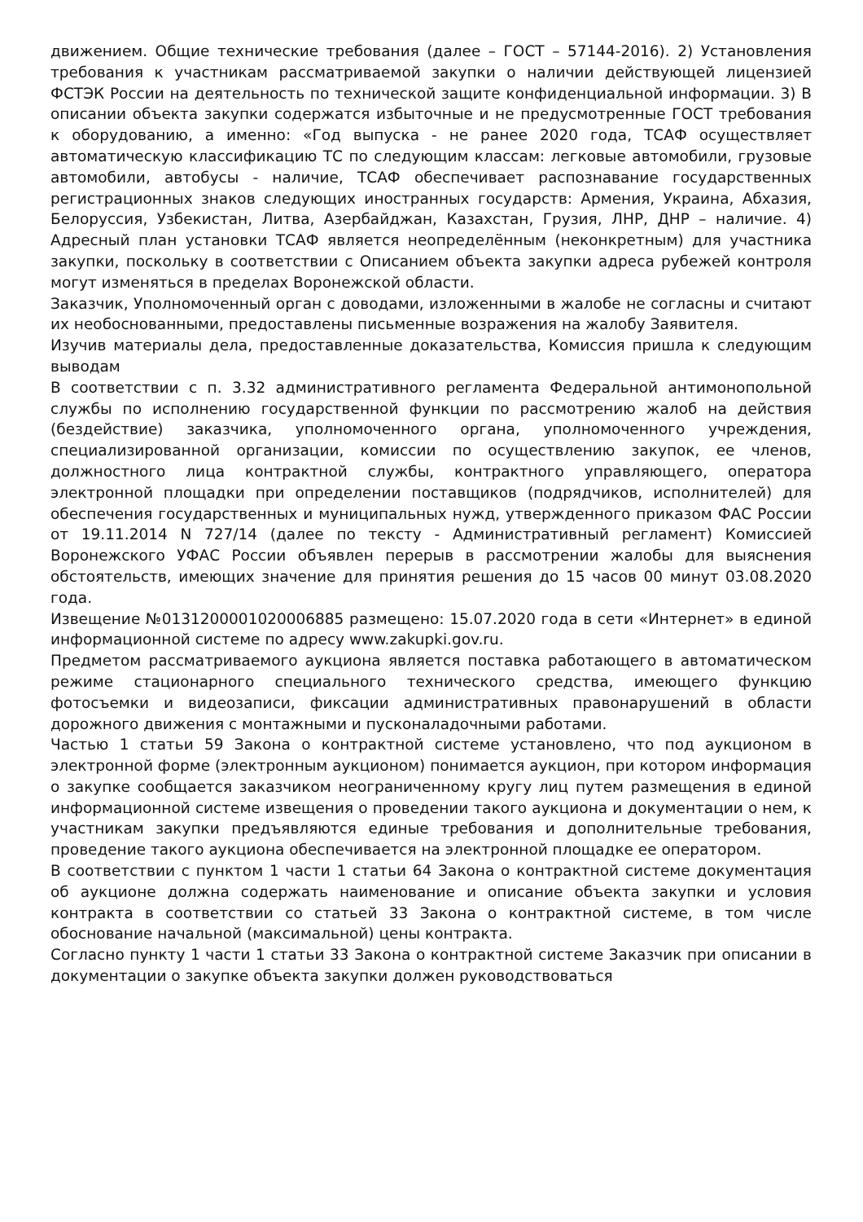движением. Общие технические требования (далее – ГОСТ – 57144-2016). 2) Установления требования к участникам рассматриваемой закупки о наличии действующей лицензией ФСТЭК России на деятельность по технической защите конфиденциальной информации. 3) В описании объекта закупки содержатся избыточные и не предусмотренные ГОСТ требования к оборудованию, а именно: «Год выпуска - не ранее 2020 года, ТСАФ осуществляет автоматическую классификацию ТС по следующим классам: легковые автомобили, грузовые автомобили, автобусы - наличие, ТСАФ обеспечивает распознавание государственных регистрационных знаков следующих иностранных государств: Армения, Украина, Абхазия, Белоруссия, Узбекистан, Литва, Азербайджан, Казахстан, Грузия, ЛНР, ДНР – наличие. 4) Адресный план установки ТСАФ является неопределённым (неконкретным) для участника закупки, поскольку в соответствии с Описанием объекта закупки адреса рубежей контроля могут изменяться в пределах Воронежской области.
Заказчик, Уполномоченный орган с доводами, изложенными в жалобе не согласны и считают их необоснованными, предоставлены письменные возражения на жалобу Заявителя.
Изучив материалы дела, предоставленные доказательства, Комиссия пришла к следующим выводам
В соответствии с п. 3.32 административного регламента Федеральной антимонопольной службы по исполнению государственной функции по рассмотрению жалоб на действия (бездействие) заказчика, уполномоченного органа, уполномоченного учреждения, специализированной организации, комиссии по осуществлению закупок, ее членов, должностного лица контрактной службы, контрактного управляющего, оператора электронной площадки при определении поставщиков (подрядчиков, исполнителей) для обеспечения государственных и муниципальных нужд, утвержденного приказом ФАС России от 19.11.2014 N 727/14 (далее по тексту - Административный регламент) Комиссией Воронежского УФАС России объявлен перерыв в рассмотрении жалобы для выяснения обстоятельств, имеющих значение для принятия решения до 15 часов 00 минут 03.08.2020 года.
Извещение №0131200001020006885 размещено: 15.07.2020 года в сети «Интернет» в единой информационной системе по адресу www.zakupki.gov.ru.
Предметом рассматриваемого аукциона является поставка работающего в автоматическом режиме стационарного специального технического средства, имеющего функцию фотосъемки и видеозаписи, фиксации административных правонарушений в области дорожного движения с монтажными и пусконаладочными работами.
Частью 1 статьи 59 Закона о контрактной системе установлено, что под аукционом в электронной форме (электронным аукционом) понимается аукцион, при котором информация о закупке сообщается заказчиком неограниченному кругу лиц путем размещения в единой информационной системе извещения о проведении такого аукциона и документации о нем, к участникам закупки предъявляются единые требования и дополнительные требования, проведение такого аукциона обеспечивается на электронной площадке ее оператором.
В соответствии с пунктом 1 части 1 статьи 64 Закона о контрактной системе документация об аукционе должна содержать наименование и описание объекта закупки и условия контракта в соответствии со статьей 33 Закона о контрактной системе, в том числе обоснование начальной (максимальной) цены контракта.
Согласно пункту 1 части 1 статьи 33 Закона о контрактной системе Заказчик при описании в документации о закупке объекта закупки должен руководствоваться